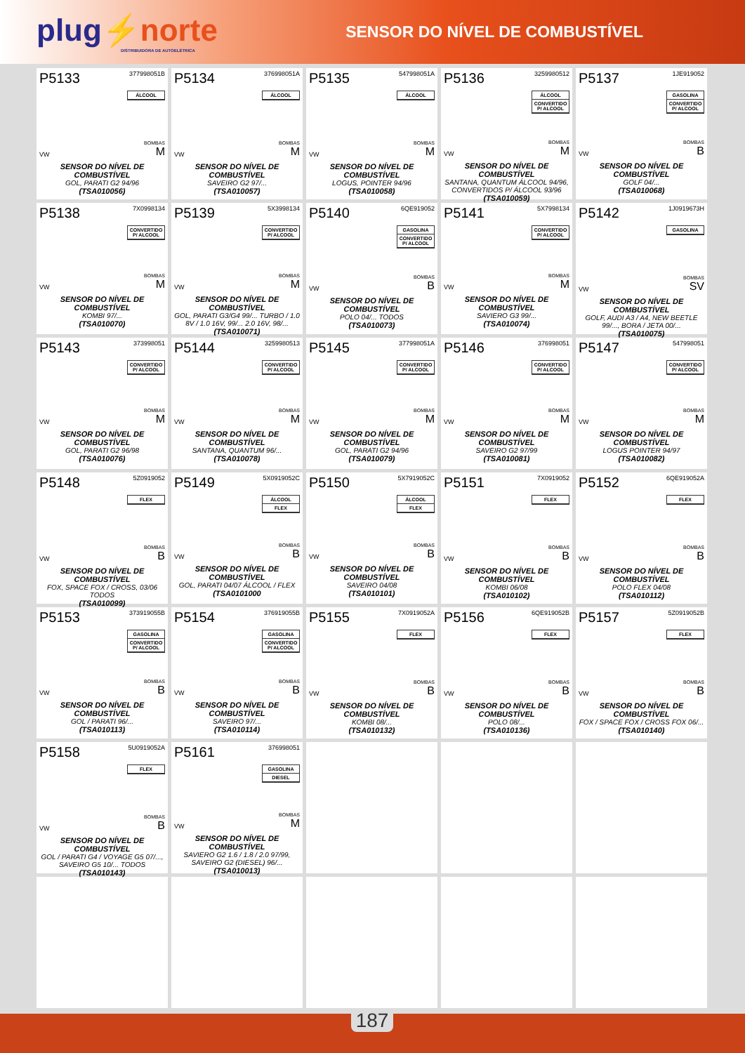plug⚡norte
DISTRIBUIDORA DE AUTOELÉTRICA
SENSOR DO NÍVEL DE COMBUSTÍVEL
P5133 377998051B
ÁLCOOL
VW
BOMBAS
M
SENSOR DO NÍVEL DE COMBUSTÍVEL
GOL, PARATI G2 94/96
(TSA010056)
P5134 376998051A
ÁLCOOL
VW
BOMBAS
M
SENSOR DO NÍVEL DE COMBUSTÍVEL
SAVEIRO G2 97/...
(TSA010057)
P5135 547998051A
ÁLCOOL
VW
BOMBAS
M
SENSOR DO NÍVEL DE COMBUSTÍVEL
LOGUS, POINTER 94/96
(TSA010058)
P5136 3259980512
ÁLCOOL
CONVERTIDO P/ ALCOOL
VW
BOMBAS
M
SENSOR DO NÍVEL DE COMBUSTÍVEL
SANTANA, QUANTUM ÁLCOOL 94/96, CONVERTIDOS P/ ÁLCOOL 93/96
(TSA010059)
P5137 1JE919052
GASOLINA
CONVERTIDO P/ ALCOOL
VW
BOMBAS
B
SENSOR DO NÍVEL DE COMBUSTÍVEL
GOLF 04/...
(TSA010068)
P5138 7X0998134
CONVERTIDO P/ ALCOOL
VW
BOMBAS
M
SENSOR DO NÍVEL DE COMBUSTÍVEL
KOMBI 97/...
(TSA010070)
P5139 5X3998134
CONVERTIDO P/ ALCOOL
VW
BOMBAS
M
SENSOR DO NÍVEL DE COMBUSTÍVEL
GOL, PARATI G3/G4 99/... TURBO / 1.0 8V / 1.0 16V, 99/... 2.0 16V, 98/...
(TSA010071)
P5140 6QE919052
GASOLINA
CONVERTIDO P/ ALCOOL
VW
BOMBAS
B
SENSOR DO NÍVEL DE COMBUSTÍVEL
POLO 04/... TODOS
(TSA010073)
P5141 5X7998134
CONVERTIDO P/ ALCOOL
VW
BOMBAS
M
SENSOR DO NÍVEL DE COMBUSTÍVEL
SAVIERO G3 99/...
(TSA010074)
P5142 1J0919673H
GASOLINA
VW
BOMBAS
SV
SENSOR DO NÍVEL DE COMBUSTÍVEL
GOLF, AUDI A3 / A4, NEW BEETLE 99/..., BORA / JETA 00/...
(TSA010075)
P5143 373998051
CONVERTIDO P/ ALCOOL
VW
BOMBAS
M
SENSOR DO NÍVEL DE COMBUSTÍVEL
GOL, PARATI G2 96/98
(TSA010076)
P5144 3259980513
CONVERTIDO P/ ALCOOL
VW
BOMBAS
M
SENSOR DO NÍVEL DE COMBUSTÍVEL
SANTANA, QUANTUM 96/...
(TSA010078)
P5145 377998051A
CONVERTIDO P/ ALCOOL
VW
BOMBAS
M
SENSOR DO NÍVEL DE COMBUSTÍVEL
GOL, PARATI G2 94/96
(TSA010079)
P5146 376998051
CONVERTIDO P/ ALCOOL
VW
BOMBAS
M
SENSOR DO NÍVEL DE COMBUSTÍVEL
SAVEIRO G2 97/99
(TSA010081)
P5147 547998051
CONVERTIDO P/ ALCOOL
VW
BOMBAS
M
SENSOR DO NÍVEL DE COMBUSTÍVEL
LOGUS POINTER 94/97
(TSA010082)
P5148 5Z0919052
FLEX
VW
BOMBAS
B
SENSOR DO NÍVEL DE COMBUSTÍVEL
FOX, SPACE FOX / CROSS, 03/06 TODOS
(TSA010099)
P5149 5X0919052C
ÁLCOOL
FLEX
VW
BOMBAS
B
SENSOR DO NÍVEL DE COMBUSTÍVEL
GOL, PARATI 04/07 ÁLCOOL / FLEX
(TSA0101000
P5150 5X7919052C
ÁLCOOL
FLEX
VW
BOMBAS
B
SENSOR DO NÍVEL DE COMBUSTÍVEL
SAVEIRO 04/08
(TSA010101)
P5151 7X0919052
FLEX
VW
BOMBAS
B
SENSOR DO NÍVEL DE COMBUSTÍVEL
KOMBI 06/08
(TSA010102)
P5152 6QE919052A
FLEX
VW
BOMBAS
B
SENSOR DO NÍVEL DE COMBUSTÍVEL
POLO FLEX 04/08
(TSA010112)
P5153 373919055B
GASOLINA
CONVERTIDO P/ ALCOOL
VW
BOMBAS
B
SENSOR DO NÍVEL DE COMBUSTÍVEL
GOL / PARATI 96/...
(TSA010113)
P5154 376919055B
GASOLINA
CONVERTIDO P/ ALCOOL
VW
BOMBAS
B
SENSOR DO NÍVEL DE COMBUSTÍVEL
SAVEIRO 97/...
(TSA010114)
P5155 7X0919052A
FLEX
VW
BOMBAS
B
SENSOR DO NÍVEL DE COMBUSTÍVEL
KOMBI 08/...
(TSA010132)
P5156 6QE919052B
FLEX
VW
BOMBAS
B
SENSOR DO NÍVEL DE COMBUSTÍVEL
POLO 08/...
(TSA010136)
P5157 5Z0919052B
FLEX
VW
BOMBAS
B
SENSOR DO NÍVEL DE COMBUSTÍVEL
FOX / SPACE FOX / CROSS FOX 06/...
(TSA010140)
P5158 5U0919052A
FLEX
VW
BOMBAS
B
SENSOR DO NÍVEL DE COMBUSTÍVEL
GOL / PARATI G4 / VOYAGE G5 07/..., SAVEIRO G5 10/... TODOS
(TSA010143)
P5161 376998051
GASOLINA
DIESEL
VW
BOMBAS
M
SENSOR DO NÍVEL DE COMBUSTÍVEL
SAVIERO G2 1.6 / 1.8 / 2.0 97/99, SAVEIRO G2 (DIESEL) 96/...
(TSA010013)
187